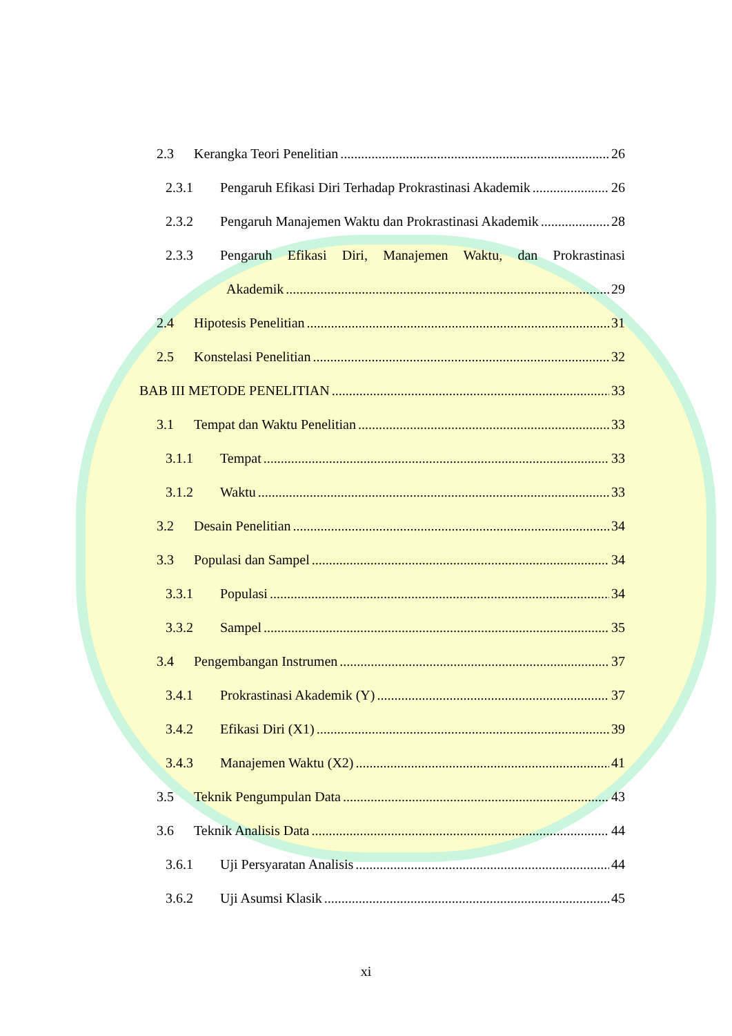2.3 Kerangka Teori Penelitian 26
2.3.1 Pengaruh Efikasi Diri Terhadap Prokrastinasi Akademik 26
2.3.2 Pengaruh Manajemen Waktu dan Prokrastinasi Akademik 28
2.3.3 Pengaruh Efikasi Diri, Manajemen Waktu, dan Prokrastinasi
Akademik 29
2.4 Hipotesis Penelitian 31
2.5 Konstelasi Penelitian 32
BAB III METODE PENELITIAN 33
3.1 Tempat dan Waktu Penelitian 33
3.1.1 Tempat 33
3.1.2 Waktu 33
3.2 Desain Penelitian 34
3.3 Populasi dan Sampel 34
3.3.1 Populasi 34
3.3.2 Sampel 35
3.4 Pengembangan Instrumen 37
3.4.1 Prokrastinasi Akademik (Y) 37
3.4.2 Efikasi Diri (X1) 39
3.4.3 Manajemen Waktu (X2) 41
3.5 Teknik Pengumpulan Data 43
3.6 Teknik Analisis Data 44
3.6.1 Uji Persyaratan Analisis 44
3.6.2 Uji Asumsi Klasik 45
xi